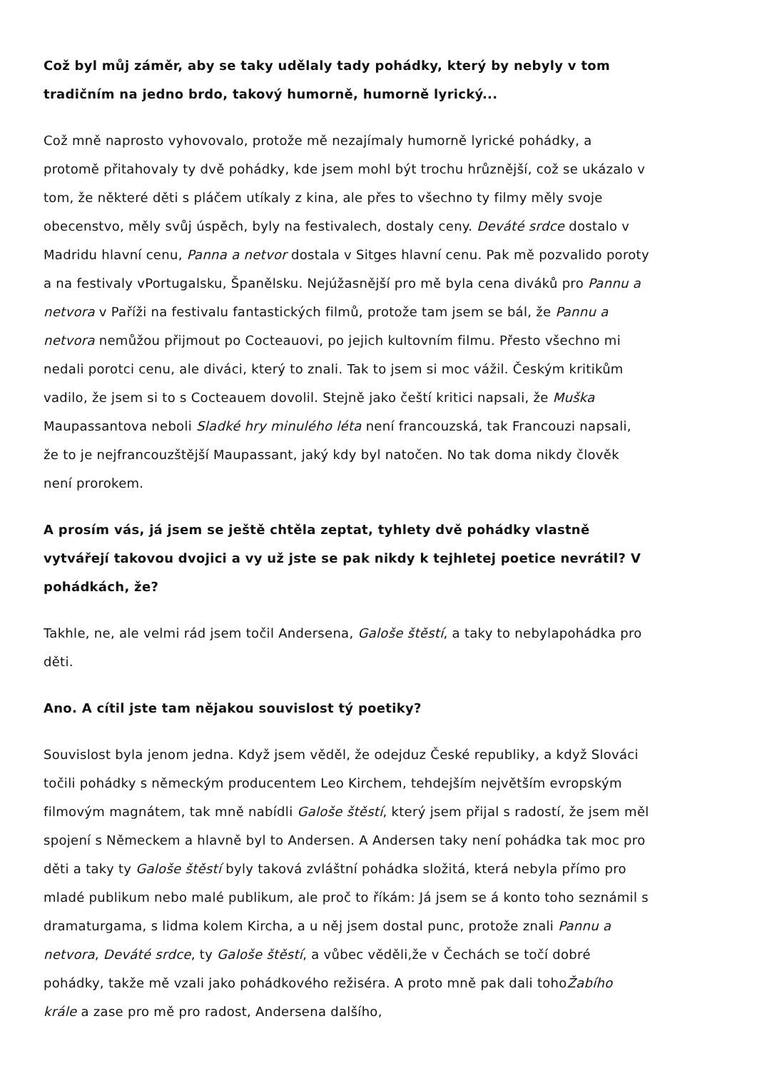Což byl můj záměr, aby se taky udělaly tady pohádky, který by nebyly v tom tradičním na jedno brdo, takový humorně, humorně lyrický...
Což mně naprosto vyhovovalo, protože mě nezajímaly humorně lyrické pohádky, a protomě přitahovaly ty dvě pohádky, kde jsem mohl být trochu hrůznější, což se ukázalo v tom, že některé děti s pláčem utíkaly z kina, ale přes to všechno ty filmy měly svoje obecenstvo, měly svůj úspěch, byly na festivalech, dostaly ceny. Deváté srdce dostalo v Madridu hlavní cenu, Panna a netvor dostala v Sitges hlavní cenu. Pak mě pozvalido poroty a na festivaly vPortugalsku, Španělsku. Nejúžasnější pro mě byla cena diváků pro Pannu a netvora v Paříži na festivalu fantastických filmů, protože tam jsem se bál, že Pannu a netvora nemůžou přijmout po Cocteauovi, po jejich kultovním filmu. Přesto všechno mi nedali porotci cenu, ale diváci, který to znali. Tak to jsem si moc vážil. Českým kritikům vadilo, že jsem si to s Cocteauem dovolil. Stejně jako čeští kritici napsali, že Muška Maupassantova neboli Sladké hry minulého léta není francouzská, tak Francouzi napsali, že to je nejfrancouzštější Maupassant, jaký kdy byl natočen. No tak doma nikdy člověk není prorokem.
A prosím vás, já jsem se ještě chtěla zeptat, tyhlety dvě pohádky vlastně vytvářejí takovou dvojici a vy už jste se pak nikdy k tejhletej poetice nevrátil? V pohádkách, že?
Takhle, ne, ale velmi rád jsem točil Andersena, Galoše štěstí, a taky to nebylapohádka pro děti.
Ano. A cítil jste tam nějakou souvislost tý poetiky?
Souvislost byla jenom jedna. Když jsem věděl, že odejduz České republiky, a když Slováci točili pohádky s německým producentem Leo Kirchem, tehdejším největším evropským filmovým magnátem, tak mně nabídli Galoše štěstí, který jsem přijal s radostí, že jsem měl spojení s Německem a hlavně byl to Andersen. A Andersen taky není pohádka tak moc pro děti a taky ty Galoše štěstí byly taková zvláštní pohádka složitá, která nebyla přímo pro mladé publikum nebo malé publikum, ale proč to říkám: Já jsem se á konto toho seznámil s dramaturgama, s lidma kolem Kircha, a u něj jsem dostal punc, protože znali Pannu a netvora, Deváté srdce, ty Galoše štěstí, a vůbec věděli,že v Čechách se točí dobré pohádky, takže mě vzali jako pohádkového režiséra. A proto mně pak dali tohoŽabího krále a zase pro mě pro radost, Andersena dalšího,